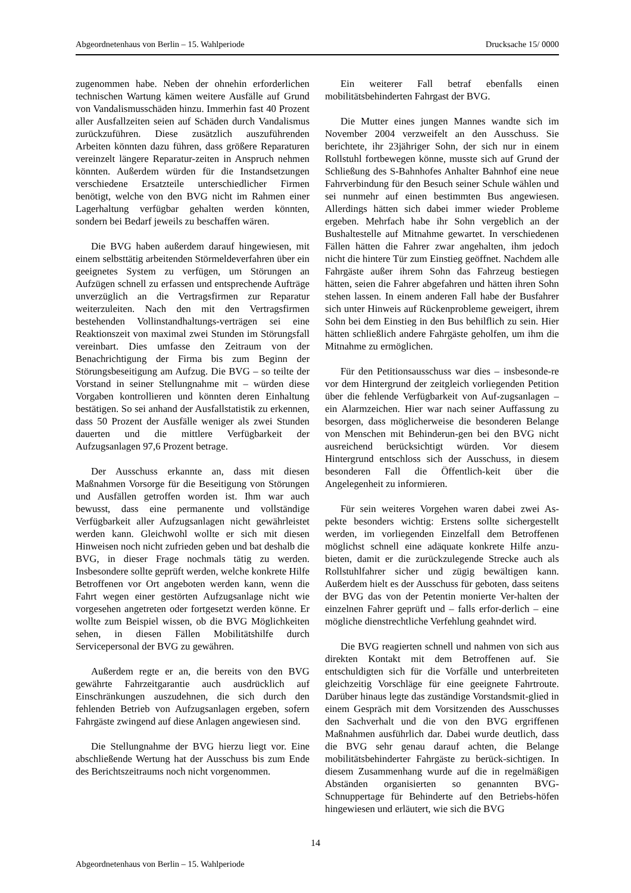Abgeordnetenhaus von Berlin – 15. Wahlperiode Drucksache 15/ 0000
zugenommen habe. Neben der ohnehin erforderlichen technischen Wartung kämen weitere Ausfälle auf Grund von Vandalismusschäden hinzu. Immerhin fast 40 Prozent aller Ausfallzeiten seien auf Schäden durch Vandalismus zurückzuführen. Diese zusätzlich auszuführenden Arbeiten könnten dazu führen, dass größere Reparaturen vereinzelt längere Reparatur-zeiten in Anspruch nehmen könnten. Außerdem würden für die Instandsetzungen verschiedene Ersatzteile unterschiedlicher Firmen benötigt, welche von den BVG nicht im Rahmen einer Lagerhaltung verfügbar gehalten werden könnten, sondern bei Bedarf jeweils zu beschaffen wären.
Die BVG haben außerdem darauf hingewiesen, mit einem selbsttätig arbeitenden Störmeldeverfahren über ein geeignetes System zu verfügen, um Störungen an Aufzügen schnell zu erfassen und entsprechende Aufträge unverzüglich an die Vertragsfirmen zur Reparatur weiterzuleiten. Nach den mit den Vertragsfirmen bestehenden Vollinstandhaltungs-verträgen sei eine Reaktionszeit von maximal zwei Stunden im Störungsfall vereinbart. Dies umfasse den Zeitraum von der Benachrichtigung der Firma bis zum Beginn der Störungsbeseitigung am Aufzug. Die BVG – so teilte der Vorstand in seiner Stellungnahme mit – würden diese Vorgaben kontrollieren und könnten deren Einhaltung bestätigen. So sei anhand der Ausfallstatistik zu erkennen, dass 50 Prozent der Ausfälle weniger als zwei Stunden dauerten und die mittlere Verfügbarkeit der Aufzugsanlagen 97,6 Prozent betrage.
Der Ausschuss erkannte an, dass mit diesen Maßnahmen Vorsorge für die Beseitigung von Störungen und Ausfällen getroffen worden ist. Ihm war auch bewusst, dass eine permanente und vollständige Verfügbarkeit aller Aufzugsanlagen nicht gewährleistet werden kann. Gleichwohl wollte er sich mit diesen Hinweisen noch nicht zufrieden geben und bat deshalb die BVG, in dieser Frage nochmals tätig zu werden. Insbesondere sollte geprüft werden, welche konkrete Hilfe Betroffenen vor Ort angeboten werden kann, wenn die Fahrt wegen einer gestörten Aufzugsanlage nicht wie vorgesehen angetreten oder fortgesetzt werden könne. Er wollte zum Beispiel wissen, ob die BVG Möglichkeiten sehen, in diesen Fällen Mobilitätshilfe durch Servicepersonal der BVG zu gewähren.
Außerdem regte er an, die bereits von den BVG gewährte Fahrzeitgarantie auch ausdrücklich auf Einschränkungen auszudehnen, die sich durch den fehlenden Betrieb von Aufzugsanlagen ergeben, sofern Fahrgäste zwingend auf diese Anlagen angewiesen sind.
Die Stellungnahme der BVG hierzu liegt vor. Eine abschließende Wertung hat der Ausschuss bis zum Ende des Berichtszeitraums noch nicht vorgenommen.
Ein weiterer Fall betraf ebenfalls einen mobilitätsbehinderten Fahrgast der BVG.
Die Mutter eines jungen Mannes wandte sich im November 2004 verzweifelt an den Ausschuss. Sie berichtete, ihr 23jähriger Sohn, der sich nur in einem Rollstuhl fortbewegen könne, musste sich auf Grund der Schließung des S-Bahnhofes Anhalter Bahnhof eine neue Fahrverbindung für den Besuch seiner Schule wählen und sei nunmehr auf einen bestimmten Bus angewiesen. Allerdings hätten sich dabei immer wieder Probleme ergeben. Mehrfach habe ihr Sohn vergeblich an der Bushaltestelle auf Mitnahme gewartet. In verschiedenen Fällen hätten die Fahrer zwar angehalten, ihm jedoch nicht die hintere Tür zum Einstieg geöffnet. Nachdem alle Fahrgäste außer ihrem Sohn das Fahrzeug bestiegen hätten, seien die Fahrer abgefahren und hätten ihren Sohn stehen lassen. In einem anderen Fall habe der Busfahrer sich unter Hinweis auf Rückenprobleme geweigert, ihrem Sohn bei dem Einstieg in den Bus behilflich zu sein. Hier hätten schließlich andere Fahrgäste geholfen, um ihm die Mitnahme zu ermöglichen.
Für den Petitionsausschuss war dies – insbesonde-re vor dem Hintergrund der zeitgleich vorliegenden Petition über die fehlende Verfügbarkeit von Auf-zugsanlagen – ein Alarmzeichen. Hier war nach seiner Auffassung zu besorgen, dass möglicherweise die besonderen Belange von Menschen mit Behinderun-gen bei den BVG nicht ausreichend berücksichtigt würden. Vor diesem Hintergrund entschloss sich der Ausschuss, in diesem besonderen Fall die Öffentlich-keit über die Angelegenheit zu informieren.
Für sein weiteres Vorgehen waren dabei zwei As-pekte besonders wichtig: Erstens sollte sichergestellt werden, im vorliegenden Einzelfall dem Betroffenen möglichst schnell eine adäquate konkrete Hilfe anzu-bieten, damit er die zurückzulegende Strecke auch als Rollstuhlfahrer sicher und zügig bewältigen kann. Außerdem hielt es der Ausschuss für geboten, dass seitens der BVG das von der Petentin monierte Ver-halten der einzelnen Fahrer geprüft und – falls erfor-derlich – eine mögliche dienstrechtliche Verfehlung geahndet wird.
Die BVG reagierten schnell und nahmen von sich aus direkten Kontakt mit dem Betroffenen auf. Sie entschuldigten sich für die Vorfälle und unterbreiteten gleichzeitig Vorschläge für eine geeignete Fahrtroute. Darüber hinaus legte das zuständige Vorstandsmit-glied in einem Gespräch mit dem Vorsitzenden des Ausschusses den Sachverhalt und die von den BVG ergriffenen Maßnahmen ausführlich dar. Dabei wurde deutlich, dass die BVG sehr genau darauf achten, die Belange mobilitätsbehinderter Fahrgäste zu berück-sichtigen. In diesem Zusammenhang wurde auf die in regelmäßigen Abständen organisierten so genannten BVG-Schnuppertage für Behinderte auf den Betriebs-höfen hingewiesen und erläutert, wie sich die BVG
14
Abgeordnetenhaus von Berlin – 15. Wahlperiode